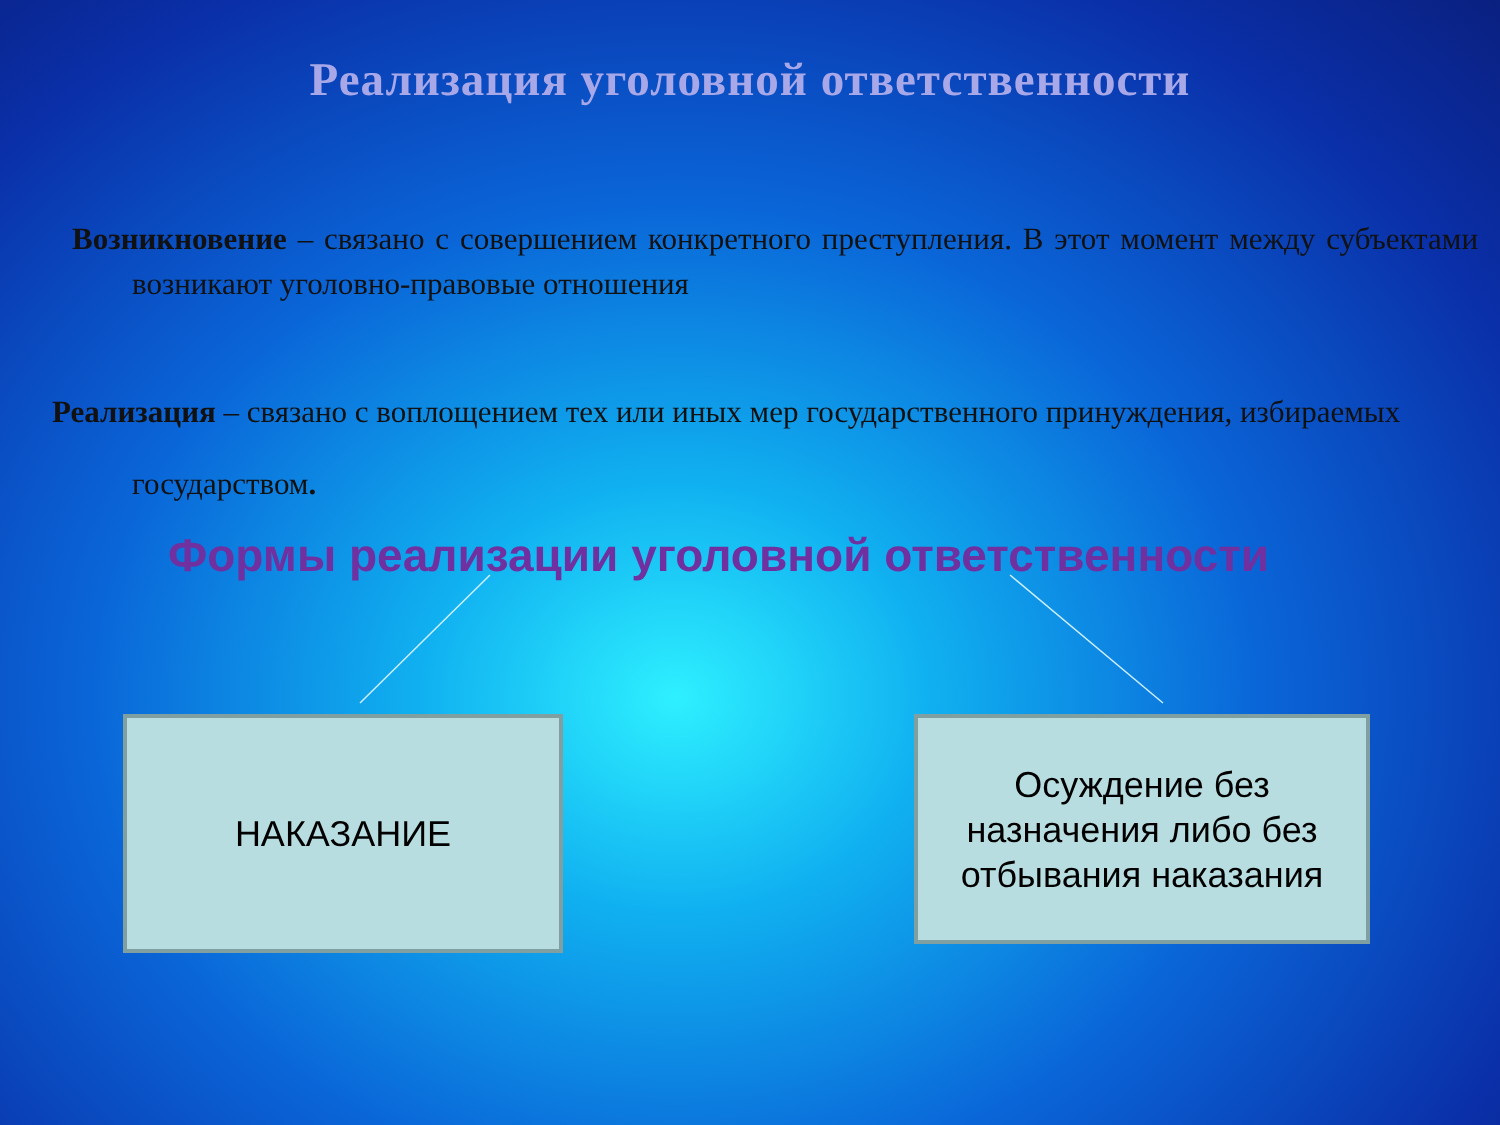Реализация уголовной ответственности
Возникновение – связано с совершением конкретного преступления. В этот момент между субъектами возникают уголовно-правовые отношения
Реализация – связано с воплощением тех или иных мер государственного принуждения, избираемых государством.
Формы реализации уголовной ответственности
НАКАЗАНИЕ
Осуждение без назначения либо без отбывания наказания